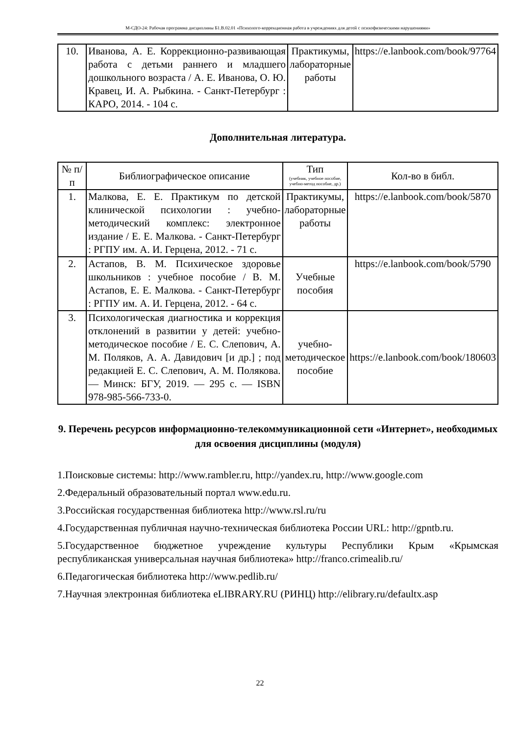М-СДО-24: Рабочая программа дисциплины Б1.В.02.01 «Психолого-коррекционная работа в учреждениях для детей с психофизическими нарушениями»
| 10. | Иванова, А. Е. Коррекционно-развивающая работа с детьми раннего и младшего дошкольного возраста / А. Е. Иванова, О. Ю. Кравец, И. А. Рыбкина. - Санкт-Петербург : КАРО, 2014. - 104 с. | Практикумы, лабораторные работы | https://e.lanbook.com/book/97764 |
Дополнительная литература.
| № п/п | Библиографическое описание | Тип (учебник, учебное пособие, учебно-метод пособие, др.) | Кол-во в библ. |
| --- | --- | --- | --- |
| 1. | Малкова, Е. Е. Практикум по детской клинической психологии : учебно-методический комплекс: электронное издание / Е. Е. Малкова. - Санкт-Петербург : РГПУ им. А. И. Герцена, 2012. - 71 с. | Практикумы, лабораторные работы | https://e.lanbook.com/book/5870 |
| 2. | Астапов, В. М. Психическое здоровье школьников : учебное пособие / В. М. Астапов, Е. Е. Малкова. - Санкт-Петербург : РГПУ им. А. И. Герцена, 2012. - 64 с. | Учебные пособия | https://e.lanbook.com/book/5790 |
| 3. | Психологическая диагностика и коррекция отклонений в развитии у детей: учебно-методическое пособие / Е. С. Слепович, А. М. Поляков, А. А. Давидович [и др.] ; под редакцией Е. С. Слепович, А. М. Полякова. — Минск: БГУ, 2019. — 295 с. — ISBN 978-985-566-733-0. | учебно-методическое пособие | https://e.lanbook.com/book/180603 |
9. Перечень ресурсов информационно-телекоммуникационной сети «Интернет», необходимых для освоения дисциплины (модуля)
1.Поисковые системы: http://www.rambler.ru, http://yandex.ru, http://www.google.com
2.Федеральный образовательный портал www.edu.ru.
3.Российская государственная библиотека http://www.rsl.ru/ru
4.Государственная публичная научно-техническая библиотека России URL: http://gpntb.ru.
5.Государственное бюджетное учреждение культуры Республики Крым «Крымская республиканская универсальная научная библиотека» http://franco.crimealib.ru/
6.Педагогическая библиотека http://www.pedlib.ru/
7.Научная электронная библиотека eLIBRARY.RU (РИНЦ) http://elibrary.ru/defaultx.asp
22